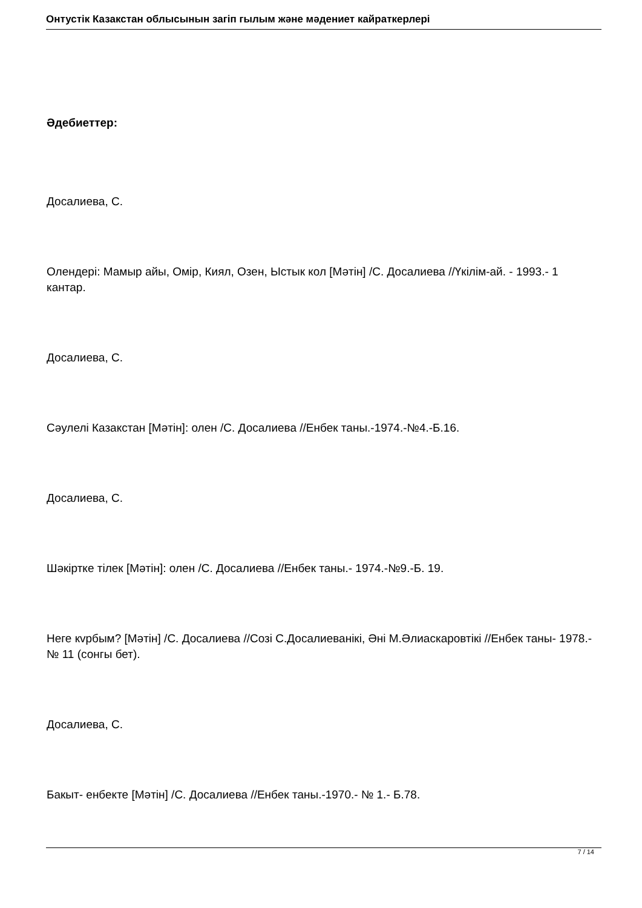Онтустік Казакстан облысынын загіп гылым жəне мəдениет кайраткерлері
Əдебиеттер:
Досалиева, С.
Олендері: Мамыр айы, Омір, Киял, Озен, Ыстык кол [Мəтін] /С. Досалиева //Үкілім-ай. - 1993.- 1 кантар.
Досалиева, С.
Сəулелі Казакстан [Мəтін]: олен /С. Досалиева //Енбек таны.-1974.-№4.-Б.16.
Досалиева, С.
Шəкіртке тілек [Мəтін]: олен /С. Досалиева //Енбек таны.- 1974.-№9.-Б. 19.
Неге кvрбым? [Мəтін] /С. Досалиева //Созі С.Досалиеванікі, Əні М.Əлиаскаровтікі //Енбек таны- 1978.- № 11 (сонгы бет).
Досалиева, С.
Бакыт- енбекте [Мəтін] /С. Досалиева //Енбек таны.-1970.- № 1.- Б.78.
7 / 14